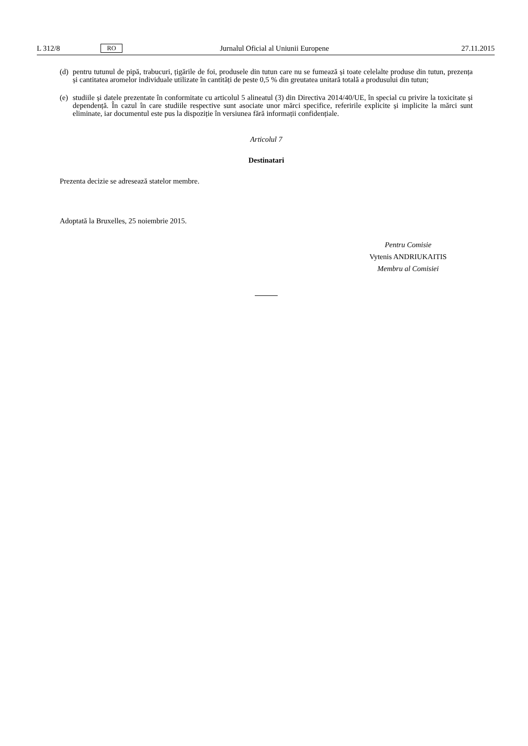L 312/8 RO Jurnalul Oficial al Uniunii Europene 27.11.2015
(d) pentru tutunul de pipă, trabucuri, țigările de foi, produsele din tutun care nu se fumează și toate celelalte produse din tutun, prezența și cantitatea aromelor individuale utilizate în cantități de peste 0,5 % din greutatea unitară totală a produsului din tutun;
(e) studiile și datele prezentate în conformitate cu articolul 5 alineatul (3) din Directiva 2014/40/UE, în special cu privire la toxicitate și dependență. În cazul în care studiile respective sunt asociate unor mărci specifice, referirile explicite și implicite la mărci sunt eliminate, iar documentul este pus la dispoziție în versiunea fără informații confidențiale.
Articolul 7
Destinatari
Prezenta decizie se adresează statelor membre.
Adoptată la Bruxelles, 25 noiembrie 2015.
Pentru Comisie
Vytenis ANDRIUKAITIS
Membru al Comisiei